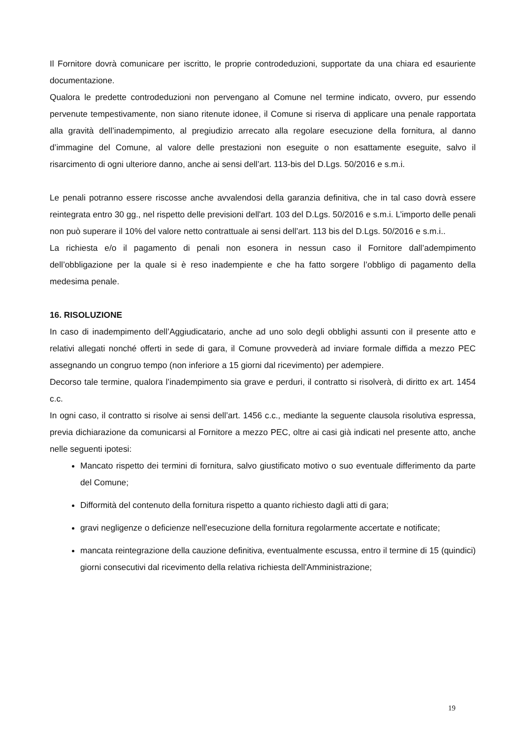Il Fornitore dovrà comunicare per iscritto, le proprie controdeduzioni, supportate da una chiara ed esauriente documentazione.
Qualora le predette controdeduzioni non pervengano al Comune nel termine indicato, ovvero, pur essendo pervenute tempestivamente, non siano ritenute idonee, il Comune si riserva di applicare una penale rapportata alla gravità dell’inadempimento, al pregiudizio arrecato alla regolare esecuzione della fornitura, al danno d’immagine del Comune, al valore delle prestazioni non eseguite o non esattamente eseguite, salvo il risarcimento di ogni ulteriore danno, anche ai sensi dell’art. 113-bis del D.Lgs. 50/2016 e s.m.i.
Le penali potranno essere riscosse anche avvalendosi della garanzia definitiva, che in tal caso dovrà essere reintegrata entro 30 gg., nel rispetto delle previsioni dell'art. 103 del D.Lgs. 50/2016 e s.m.i. L’importo delle penali non può superare il 10% del valore netto contrattuale ai sensi dell’art. 113 bis del D.Lgs. 50/2016 e s.m.i..
La richiesta e/o il pagamento di penali non esonera in nessun caso il Fornitore dall’adempimento dell’obbligazione per la quale si è reso inadempiente e che ha fatto sorgere l’obbligo di pagamento della medesima penale.
16. RISOLUZIONE
In caso di inadempimento dell’Aggiudicatario, anche ad uno solo degli obblighi assunti con il presente atto e relativi allegati nonché offerti in sede di gara, il Comune provvederà ad inviare formale diffida a mezzo PEC assegnando un congruo tempo (non inferiore a 15 giorni dal ricevimento) per adempiere.
Decorso tale termine, qualora l’inadempimento sia grave e perduri, il contratto si risolverà, di diritto ex art. 1454 c.c.
In ogni caso, il contratto si risolve ai sensi dell’art. 1456 c.c., mediante la seguente clausola risolutiva espressa, previa dichiarazione da comunicarsi al Fornitore a mezzo PEC, oltre ai casi già indicati nel presente atto, anche nelle seguenti ipotesi:
Mancato rispetto dei termini di fornitura, salvo giustificato motivo o suo eventuale differimento da parte del Comune;
Difformità del contenuto della fornitura rispetto a quanto richiesto dagli atti di gara;
gravi negligenze o deficienze nell'esecuzione della fornitura regolarmente accertate e notificate;
mancata reintegrazione della cauzione definitiva, eventualmente escussa, entro il termine di 15 (quindici) giorni consecutivi dal ricevimento della relativa richiesta dell'Amministrazione;
19